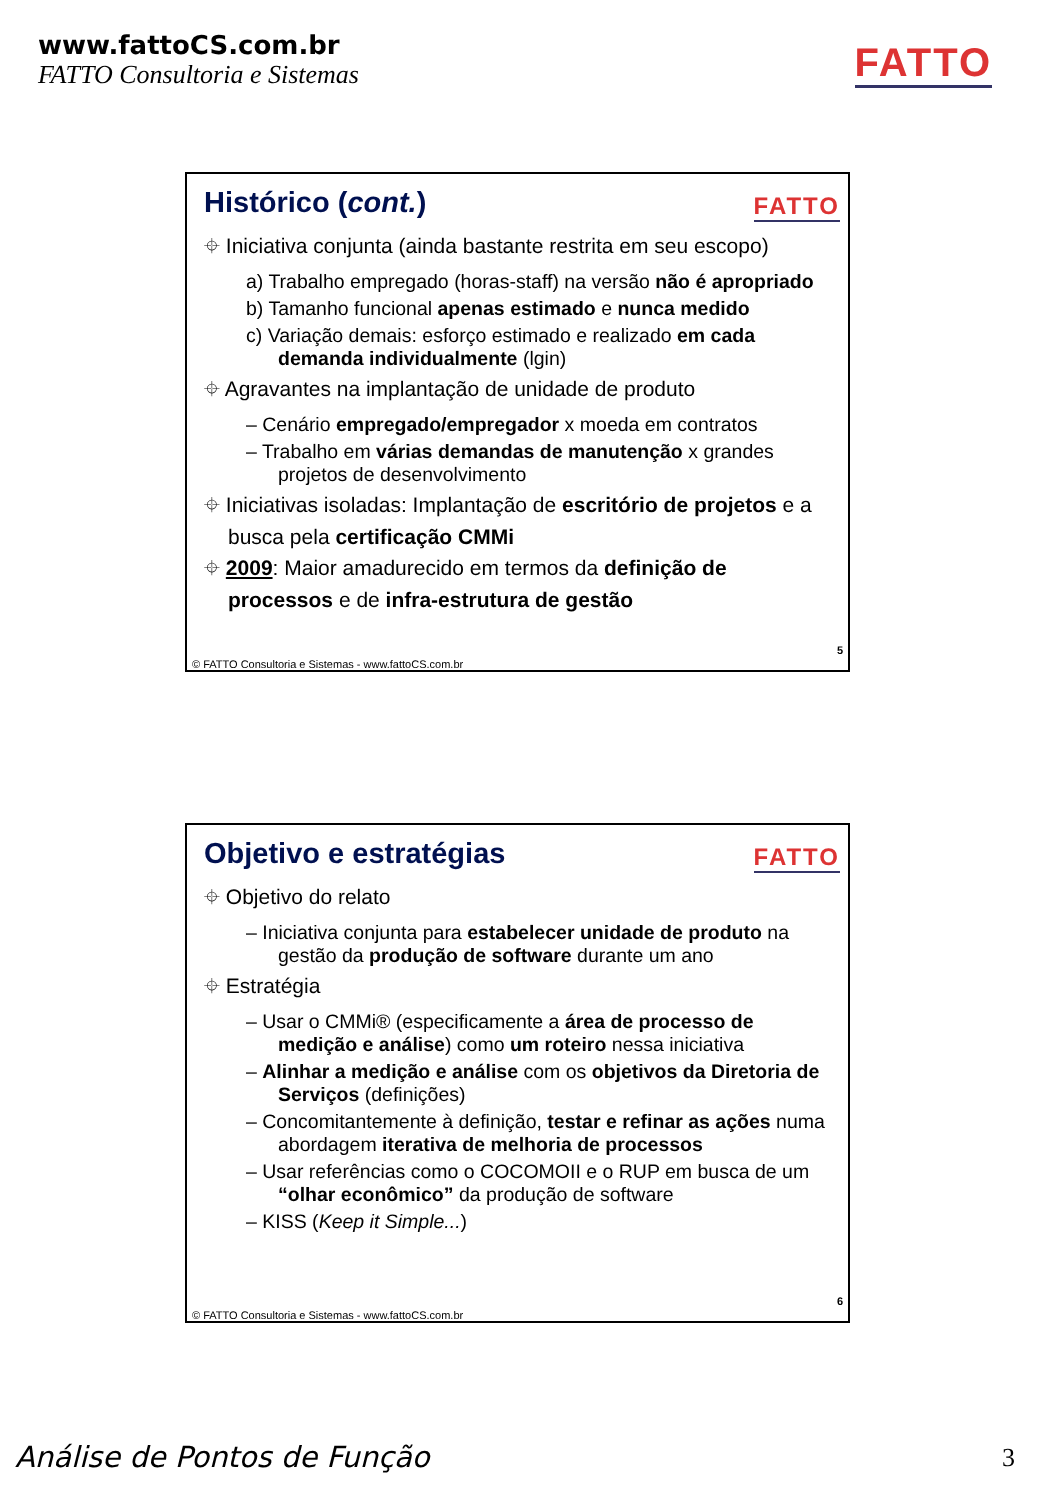www.fattoCS.com.br
FATTO Consultoria e Sistemas
FATTO
FATTO
Histórico (cont.)
⌖ Iniciativa conjunta (ainda bastante restrita em seu escopo)
a) Trabalho empregado (horas-staff) na versão não é apropriado
b) Tamanho funcional apenas estimado e nunca medido
c) Variação demais: esforço estimado e realizado em cada demanda individualmente (lgin)
⌖ Agravantes na implantação de unidade de produto
– Cenário empregado/empregador x moeda em contratos
– Trabalho em várias demandas de manutenção x grandes projetos de desenvolvimento
⌖ Iniciativas isoladas: Implantação de escritório de projetos e a busca pela certificação CMMi
⌖ 2009: Maior amadurecido em termos da definição de processos e de infra-estrutura de gestão
5
© FATTO Consultoria e Sistemas - www.fattoCS.com.br
FATTO
Objetivo e estratégias
⌖ Objetivo do relato
– Iniciativa conjunta para estabelecer unidade de produto na gestão da produção de software durante um ano
⌖ Estratégia
– Usar o CMMi® (especificamente a área de processo de medição e análise) como um roteiro nessa iniciativa
– Alinhar a medição e análise com os objetivos da Diretoria de Serviços (definições)
– Concomitantemente à definição, testar e refinar as ações numa abordagem iterativa de melhoria de processos
– Usar referências como o COCOMOII e o RUP em busca de um “olhar econômico” da produção de software
– KISS (Keep it Simple...)
6
© FATTO Consultoria e Sistemas - www.fattoCS.com.br
Análise de Pontos de Função 3